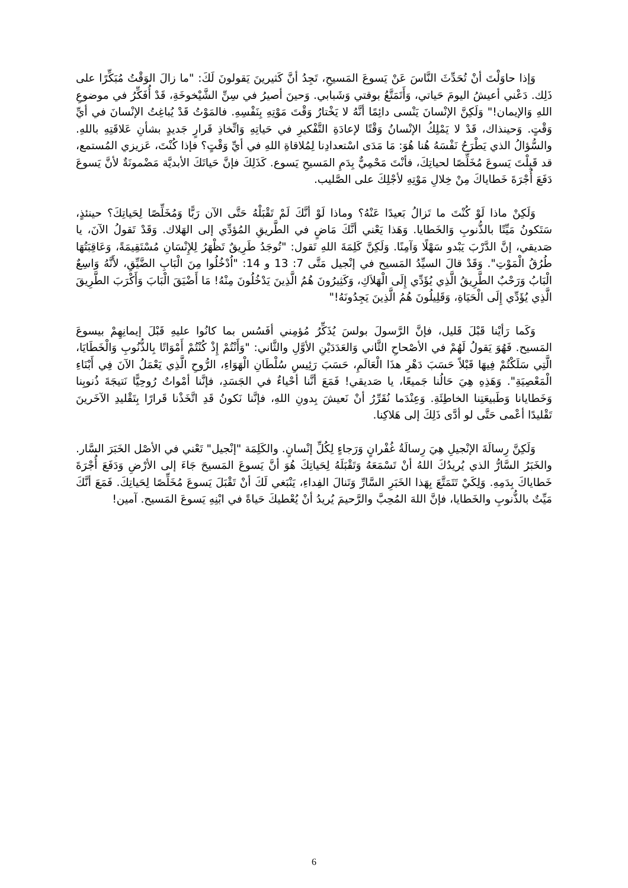وَإذا حاوَلْتَ أنْ تُحَدِّثَ النَّاسَ عَنْ يَسوعَ المَسيحِ، تَجِدُ أنَّ كَثيرينَ يَقولونَ لَكَ: "ما زالَ الوَقْتُ مُبَكِّرًا على ذَلِك. دَعْني أعيشُ اليومَ حَياتي، وَأَتَمَتَّعُ بوقتي وَشَبابي. وَحينَ أصيرُ في سِنِّ الشَّيْخوخَةِ، قَدْ أُفَكِّرُ في موضوعِ اللهِ وَالإيمان!" وَلَكِنَّ الإنْسانَ يَنْسى دائِمًا أنَّهُ لا يَخْتارُ وَقْتَ مَوْتِهِ بِنَفْسِهِ. فالمَوْتُ قَدْ يُباغِتُ الإنْسانَ في أيِّ وَقْتٍ. وَحينذاك، قَدْ لا يَمْلِكُ الإنْسانُ وَقْتًا لإعادَةِ التَّفْكيرِ في حَياتِهِ وَاتِّخاذِ قَرارٍ جَديدٍ بشأنِ عَلاقَتِهِ باللهِ. والسُّؤالُ الذي يَطْرَحُ نَفْسَهُ هُنا هُوَ: مَا مَدَى اسْتعدادِنا لِمُلاقاةِ اللهِ في أيِّ وَقْتٍ؟ فإذا كُنْتَ، عَزيزي المُستمع، قد قَبِلْتَ يَسوعَ مُخَلِّصًا لحياتِكَ، فأنْتَ مَحْمِيٌّ بِدَمِ المَسيحِ يَسوع. كَذَلِكَ فإنَّ حَياتَكَ الأبديَّة مَضْمونَةٌ لأنَّ يَسوعَ دَفَعَ أُجْرَةَ خَطاياكَ مِنْ خِلالِ مَوْتِهِ لأجْلِكَ على الصَّليب.
وَلَكِنْ ماذا لَوْ كُنْتَ ما تَزالُ بَعيدًا عَنْهُ؟ وماذا لَوْ أنَّكَ لَمْ تَقْبَلْهُ حَتَّى الآن رَبًّا وَمُخَلِّصًا لِحَياتِكَ؟ حينئذٍ، سَتَكونُ مَيِّتًا بالذُّنوبِ وَالخَطايا. وَهَذا يَعْني أنَّكَ مَاضٍ في الطَّريقِ المُؤدِّي إلى الهَلاك. وَقَدْ تَقولُ الآنَ، يا صَديقي، إنَّ الدَّرْبَ يَبْدو سَهْلًا وَآمِنًا. وَلَكِنَّ كَلِمَةَ اللهِ تَقول: "تُوجَدُ طَرِيقٌ تَظْهَرُ لِلإِنْسَانِ مُسْتَقِيمَةً، وَعَاقِبَتُهَا طُرُقُ الْمَوْتِ". وَقَدْ قالَ السيِّدُ المَسيح في إنْجيل مَتَّى 7: 13 و 14: "اُدْخُلُوا مِنَ الْبَابِ الضَّيِّقِ، لأَنَّهُ وَاسِعٌ الْبَابُ وَرَحْبٌ الطَّرِيقُ الَّذِي يُؤَدِّي إِلَى الْهَلاَكِ، وَكَثِيرُونَ هُمُ الَّذِينَ يَدْخُلُونَ مِنْهُ! مَا أَضْيَقَ الْبَابَ وَأَكْرَبَ الطَّرِيقَ الَّذِي يُؤَدِّي إِلَى الْحَيَاةِ، وَقَلِيلُونَ هُمُ الَّذِينَ يَجِدُونَهُ!"
وَكَما رَأيْنا قَبْلَ قَليل، فإنَّ الرَّسولَ بولسَ يُذَكِّرُ مُؤمِني أفَسُس بما كانُوا عليهِ قَبْلَ إيمانِهِمْ بيسوعَ المَسيح. فَهُوَ يَقولُ لَهُمْ في الأصْحاحِ الثَّاني وَالعَدَدَيْنِ الأوَّلِ والثَّاني: "وَأَنْتُمْ إِذْ كُنْتُمْ أَمْوَاتًا بِالذُّنُوبِ وَالْخَطَايَا، الَّتِي سَلَكْتُمْ فِيهَا قَبْلاً حَسَبَ دَهْرِ هذَا الْعَالَمِ، حَسَبَ رَئِيسِ سُلْطَانِ الْهَوَاءِ، الرُّوحِ الَّذِي يَعْمَلُ الآنَ فِي أَبْنَاءِ الْمَعْصِيَةِ". وَهَذِهِ هِيَ حَالُنا جَميعًا، يا صَديقي! فَمَعَ أنَّنا أحْياءٌ في الجَسَدِ، فإنَّنا أمْواتٌ رُوحِيًّا نَتيجَةَ ذُنوبِنا وَخَطايانا وَطَبيعَتِنا الخاطِئَةِ. وَعِنْدَما نُقَرِّرُ أنْ نَعيشَ بِدونِ اللهِ، فإنَّنا نَكونُ قَدِ اتَّخَذْنا قَرارًا بِتَقْليدِ الآخَرينَ تَقْليدًا أعْمى حَتَّى لو أدَّى ذَلِكَ إلى هَلاكِنا.
وَلَكِنَّ رِسالَةَ الإنْجيلِ هِيَ رِسالَةُ غُفْرانٍ وَرَجاءٍ لِكُلِّ إنْسانٍ. والكَلِمَة "إنْجيل" تَعْني في الأصْل الخَبَرَ السَّار. والخَبَرُ السَّارُّ الذي يُريدُكَ اللهُ أنْ تَسْمَعَهُ وَتَقْبَلَهُ لِحَياتِكَ هُوَ أنَّ يَسوعَ المَسيحَ جَاءَ إلى الأرْضِ وَدَفَعَ أُجْرَةَ خَطاياكَ بِدَمِهِ. وَلِكَيْ تَتَمَتَّعَ بِهَذا الخَبَرِ السَّارِّ وَتَنالَ الفِداءِ، يَنْبَغي لَكَ أنْ تَقْبَلَ يَسوعَ مُخَلِّصًا لِحَياتِكَ. فَمَعَ أنَّكَ مَيِّتٌ بالذُّنوبِ والخَطايا، فإنَّ اللهَ المُحِبَّ والرَّحيمَ يُريدُ أنْ يُعْطيكَ حَياةً في ابْنِهِ يَسوعَ المَسيح. آمين!
6